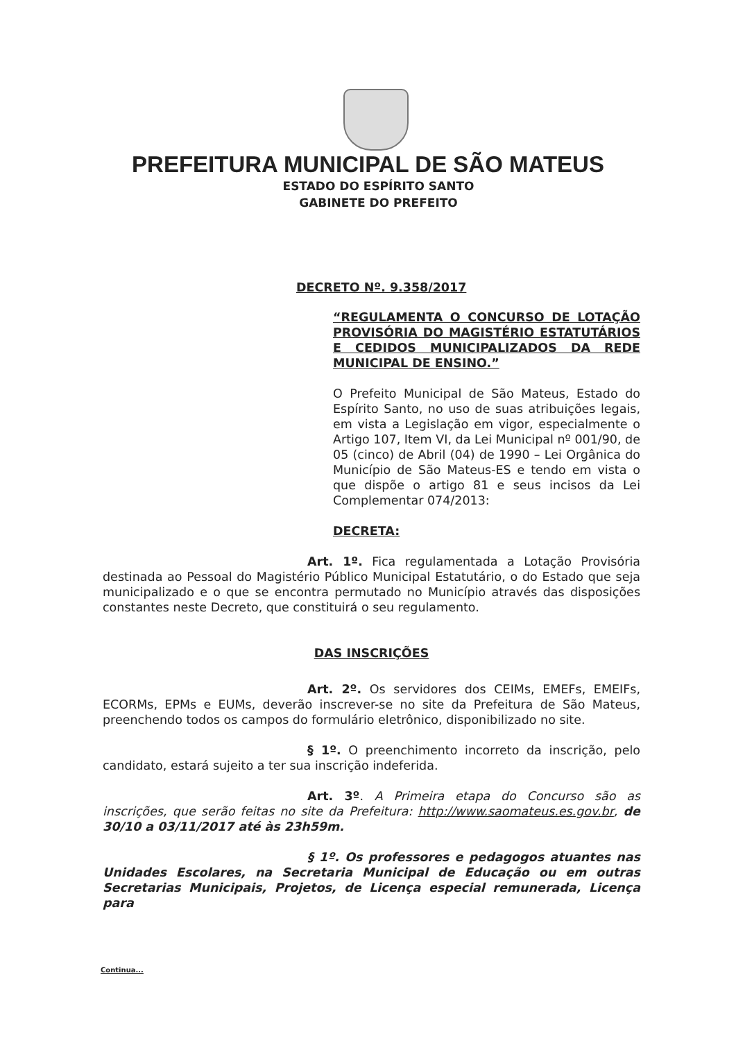PREFEITURA MUNICIPAL DE SÃO MATEUS
ESTADO DO ESPÍRITO SANTO
GABINETE DO PREFEITO
DECRETO Nº. 9.358/2017
“REGULAMENTA O CONCURSO DE LOTAÇÃO PROVISÓRIA DO MAGISTÉRIO ESTATUTÁRIOS E CEDIDOS MUNICIPALIZADOS DA REDE MUNICIPAL DE ENSINO.”
O Prefeito Municipal de São Mateus, Estado do Espírito Santo, no uso de suas atribuições legais, em vista a Legislação em vigor, especialmente o Artigo 107, Item VI, da Lei Municipal nº 001/90, de 05 (cinco) de Abril (04) de 1990 – Lei Orgânica do Município de São Mateus-ES e tendo em vista o que dispõe o artigo 81 e seus incisos da Lei Complementar 074/2013:
DECRETA:
Art. 1º. Fica regulamentada a Lotação Provisória destinada ao Pessoal do Magistério Público Municipal Estatutário, o do Estado que seja municipalizado e o que se encontra permutado no Município através das disposições constantes neste Decreto, que constituirá o seu regulamento.
DAS INSCRIÇÕES
Art. 2º. Os servidores dos CEIMs, EMEFs, EMEIFs, ECORMs, EPMs e EUMs, deverão inscrever-se no site da Prefeitura de São Mateus, preenchendo todos os campos do formulário eletrônico, disponibilizado no site.
§ 1º. O preenchimento incorreto da inscrição, pelo candidato, estará sujeito a ter sua inscrição indeferida.
Art. 3º. A Primeira etapa do Concurso são as inscrições, que serão feitas no site da Prefeitura: http://www.saomateus.es.gov.br, de 30/10 a 03/11/2017 até às 23h59m.
§ 1º. Os professores e pedagogos atuantes nas Unidades Escolares, na Secretaria Municipal de Educação ou em outras Secretarias Municipais, Projetos, de Licença especial remunerada, Licença para
Continua...